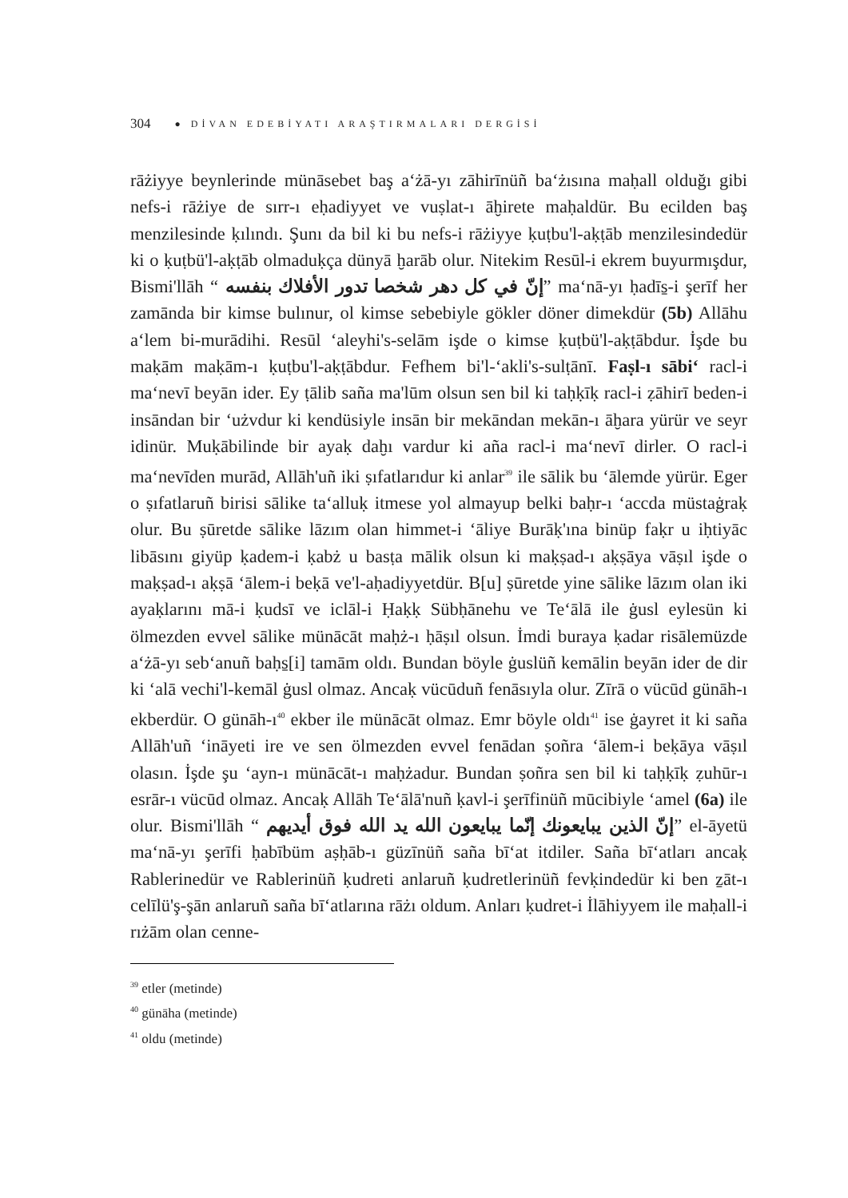304 ● DİVAN EDEBİYATI ARAŞTIRMALARI DERGİSİ
rāżiyye beynlerinde münāsebet baş aʻżā-yı zāhirīnüñ baʻżısına maḥall olduğı gibi nefs-i rāżiye de sırr-ı eḥadiyyet ve vuṣlat-ı āḫirete maḥaldür. Bu ecilden baş menzilesinde ḳılındı. Şunı da bil ki bu nefs-i rāżiyye ḳuṭbu'l-aḳṭāb menzilesindedür ki o ḳuṭbü'l-aḳṭāb olmaduḳça dünyā ḫarāb olur. Nitekim Resūl-i ekrem buyurmışdur, Bismi'llāh “ إنّ في كل دهر شخصا تدور الأفلاك بنفسه” maʻnā-yı ḥadīs̱-i şerīf her zamānda bir kimse bulınur, ol kimse sebebiyle gökler döner dimekdür (5b) Allāhu aʻlem bi-murādihi. Resūl ʻaleyhi's-selām işde o kimse ḳuṭbü'l-aḳṭābdur. İşde bu maḳām maḳām-ı ḳuṭbu'l-aḳṭābdur. Fefhem bi'l-ʻakli's-sulṭānī. Faṣl-ı sābiʻ racl-i maʻnevī beyān ider. Ey ṭālib saña ma'lūm olsun sen bil ki taḥḳīḳ racl-i ẓāhirī beden-i insāndan bir ʻużvdur ki kendüsiyle insān bir mekāndan mekān-ı āḫara yürür ve seyr idinür. Muḳābilinde bir ayaḳ daḫı vardur ki aña racl-i maʻnevī dirler. O racl-i maʻnevīden murād, Allāh'uñ iki ṣıfatlarıdur ki anlar<sup>39</sup> ile sālik bu ʻālemde yürür. Eger o ṣıfatlaruñ birisi sālike taʻalluḳ itmese yol almayup belki baḥr-ı ʻaccda müstaġraḳ olur. Bu ṣūretde sālike lāzım olan himmet-i ʻāliye Burāḳ'ına binüp faḳr u iḥtiyāc libāsını giyüp ḳadem-i ḳabż u basṭa mālik olsun ki maḳṣad-ı aḳṣāya vāṣıl işde o maḳṣad-ı aḳṣā ʻālem-i beḳā ve'l-aḥadiyyetdür. B[u] ṣūretde yine sālike lāzım olan iki ayaḳlarını mā-i ḳudsī ve iclāl-i Ḥaḳḳ Sübḥānehu ve Teʻālā ile ġusl eylesün ki ölmezden evvel sālike münācāt maḥż-ı ḥāṣıl olsun. İmdi buraya ḳadar risālemüzde aʻżā-yı sebʻanuñ baḥs̱[i] tamām oldı. Bundan böyle ġuslüñ kemālin beyān ider de dir ki ʻalā vechi'l-kemāl ġusl olmaz. Ancaḳ vücūduñ fenāsıyla olur. Zīrā o vücūd günāh-ı ekberdür. O günāh-ı<sup>40</sup> ekber ile münācāt olmaz. Emr böyle oldı<sup>41</sup> ise ġayret it ki saña Allāh'uñ ʻināyeti ire ve sen ölmezden evvel fenādan ṣoñra ʻālem-i beḳāya vāṣıl olasın. İşde şu ʻayn-ı münācāt-ı maḥżadur. Bundan ṣoñra sen bil ki taḥḳīḳ ẓuhūr-ı esrār-ı vücūd olmaz. Ancaḳ Allāh Teʻālā'nuñ ḳavl-i şerīfinüñ mūcibiyle ʻamel (6a) ile olur. Bismi'llāh “ إنّ الذين يبايعونك إنّما يبايعون الله يد الله فوق أيديهم” el-āyetü maʻnā-yı şerīfi ḥabībüm aṣḥāb-ı güzīnüñ saña bīʻat itdiler. Saña bīʻatları ancaḳ Rablerinedür ve Rablerinüñ ḳudreti anlaruñ ḳudretlerinüñ fevḳindedür ki ben ẕāt-ı celīlü'ş-şān anlaruñ saña bīʻatlarına rāżı oldum. Anları ḳudret-i İlāhiyyem ile maḥall-i rıżām olan cenne-
<sup>39</sup> etler (metinde)
<sup>40</sup> günāha (metinde)
<sup>41</sup> oldu (metinde)